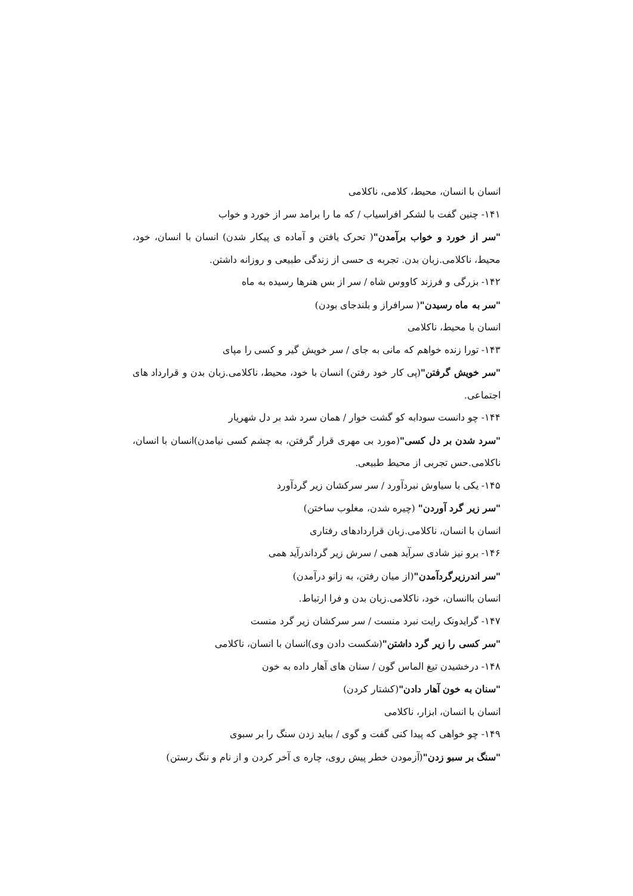انسان با انسان، محیط، کلامی، ناکلامی
۱۴۱- چنین گفت با لشکر افراسیاب / که ما را برامد سر از خورد و خواب
"سر از خورد و خواب برآمدن"( تحرک یافتن و آماده ی پیکار شدن) انسان با انسان، خود، محیط، ناکلامی.زبان بدن. تجربه ی حسی از زندگی طبیعی و روزانه داشتن.
۱۴۲- بزرگی و فرزند کاووس شاه / سر از بس هنرها رسیده به ماه
"سر به ماه رسیدن"( سرافراز و بلندجای بودن)
انسان با محیط، ناکلامی
۱۴۳- تورا زنده خواهم که مانی به جای / سر خویش گیر و کسی را مپای
"سر خویش گرفتن"(پی کار خود رفتن) انسان با خود، محیط، ناکلامی.زبان بدن و قرارداد های اجتماعی.
۱۴۴- چو دانست سودابه کو گشت خوار / همان سرد شد بر دل شهریار
"سرد شدن بر دل کسی"(مورد بی مهری قرار گرفتن، به چشم کسی نیامدن)انسان با انسان، ناکلامی.حس تجربی از محیط طبیعی.
۱۴۵- یکی با سیاوش نبردآورد / سر سرکشان زیر گردآورد
"سر زیر گرد آوردن" (چیره شدن، مغلوب ساختن)
انسان با انسان، ناکلامی.زبان قراردادهای رفتاری
۱۴۶- برو نیز شادی سرآید همی / سرش زیر گرداندرآید همی
"سر اندرزیرگردآمدن"(از میان رفتن، به زانو درآمدن)
انسان باانسان، خود، ناکلامی.زبان بدن و فرا ارتباط.
۱۴۷- گرایدونک رایت نبرد منست / سر سرکشان زیر گرد منست
"سر کسی را زیر گرد داشتن"(شکست دادن وی)انسان با انسان، ناکلامی
۱۴۸- درخشیدن تیغ الماس گون / سنان های آهار داده به خون
"سنان به خون آهار دادن"(کشتار کردن)
انسان با انسان، ابزار، ناکلامی
۱۴۹- چو خواهی که پیدا کنی گفت و گوی / بباید زدن سنگ را بر سبوی
"سنگ بر سبو زدن"(آزمودن خطر پیش روی، چاره ی آخر کردن و از نام و ننگ رستن)